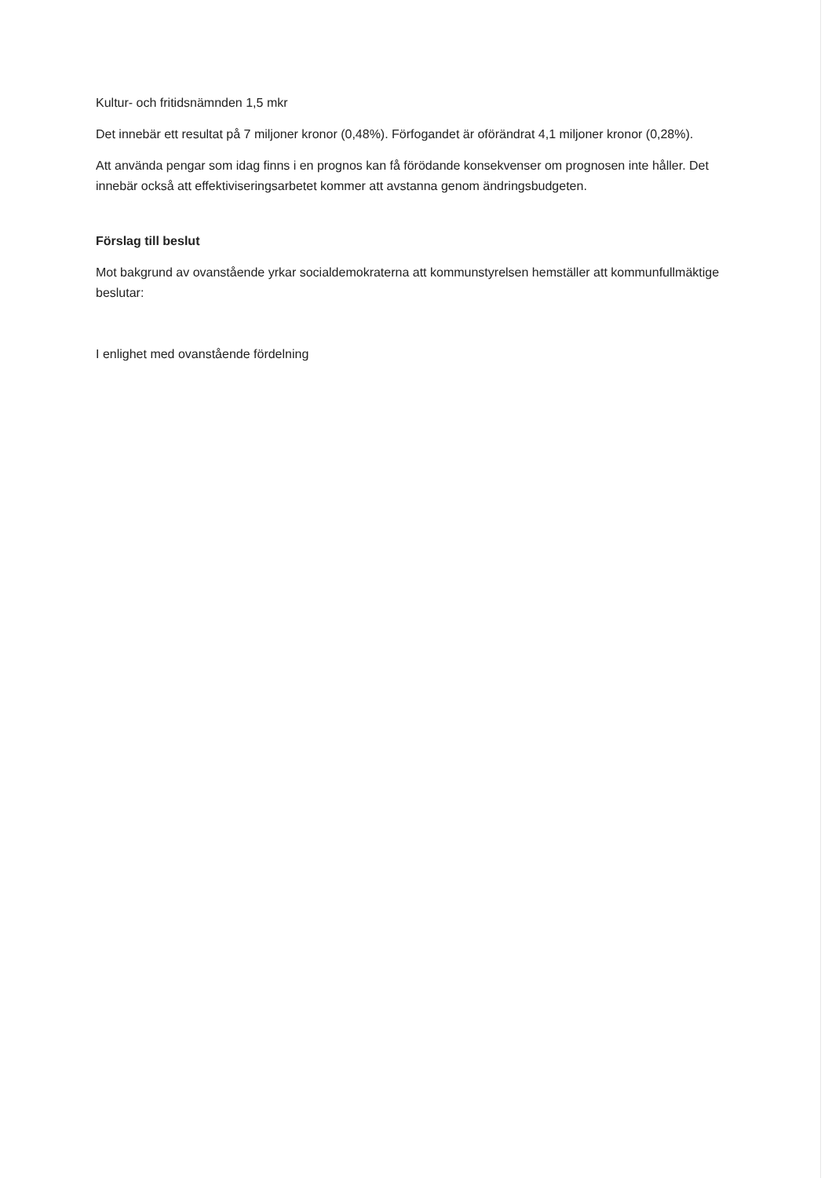Kultur- och fritidsnämnden 1,5 mkr
Det innebär ett resultat på 7 miljoner kronor (0,48%). Förfogandet är oförändrat 4,1 miljoner kronor (0,28%).
Att använda pengar som idag finns i en prognos kan få förödande konsekvenser om prognosen inte håller. Det innebär också att effektiviseringsarbetet kommer att avstanna genom ändringsbudgeten.
Förslag till beslut
Mot bakgrund av ovanstående yrkar socialdemokraterna att kommunstyrelsen hemställer att kommunfullmäktige beslutar:
I enlighet med ovanstående fördelning